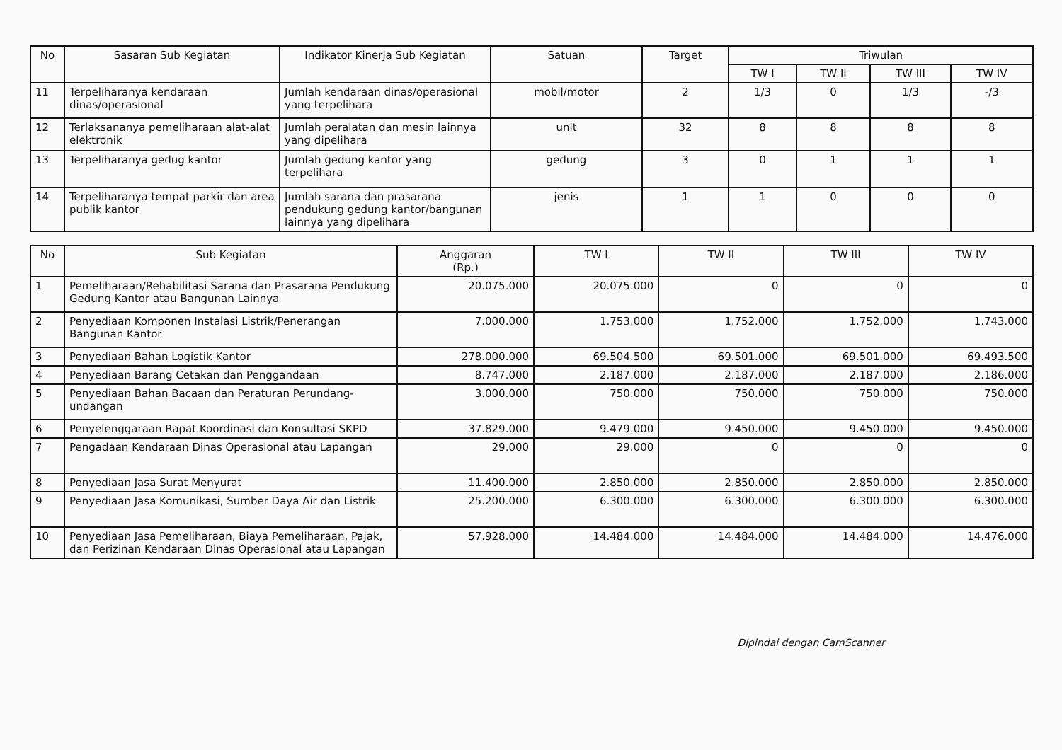| No | Sasaran Sub Kegiatan | Indikator Kinerja Sub Kegiatan | Satuan | Target | Triwulan | | | |
| --- | --- | --- | --- | --- | --- | --- | --- | --- |
| | | | | | TW I | TW II | TW III | TW IV |
| 11 | Terpeliharanya kendaraan dinas/operasional | Jumlah kendaraan dinas/operasional yang terpelihara | mobil/motor | 2 | 1/3 | 0 | 1/3 | -/3 |
| 12 | Terlaksananya pemeliharaan alat-alat elektronik | Jumlah peralatan dan mesin lainnya yang dipelihara | unit | 32 | 8 | 8 | 8 | 8 |
| 13 | Terpeliharanya gedug kantor | Jumlah gedung kantor yang terpelihara | gedung | 3 | 0 | 1 | 1 | 1 |
| 14 | Terpeliharanya tempat parkir dan area publik kantor | Jumlah sarana dan prasarana pendukung gedung kantor/bangunan lainnya yang dipelihara | jenis | 1 | 1 | 0 | 0 | 0 |
| No | Sub Kegiatan | Anggaran (Rp.) | TW I | TW II | TW III | TW IV |
| --- | --- | --- | --- | --- | --- | --- |
| 1 | Pemeliharaan/Rehabilitasi Sarana dan Prasarana Pendukung Gedung Kantor atau Bangunan Lainnya | 20.075.000 | 20.075.000 | 0 | 0 | 0 |
| 2 | Penyediaan Komponen Instalasi Listrik/Penerangan Bangunan Kantor | 7.000.000 | 1.753.000 | 1.752.000 | 1.752.000 | 1.743.000 |
| 3 | Penyediaan Bahan Logistik Kantor | 278.000.000 | 69.504.500 | 69.501.000 | 69.501.000 | 69.493.500 |
| 4 | Penyediaan Barang Cetakan dan Penggandaan | 8.747.000 | 2.187.000 | 2.187.000 | 2.187.000 | 2.186.000 |
| 5 | Penyediaan Bahan Bacaan dan Peraturan Perundang-undangan | 3.000.000 | 750.000 | 750.000 | 750.000 | 750.000 |
| 6 | Penyelenggaraan Rapat Koordinasi dan Konsultasi SKPD | 37.829.000 | 9.479.000 | 9.450.000 | 9.450.000 | 9.450.000 |
| 7 | Pengadaan Kendaraan Dinas Operasional atau Lapangan | 29.000 | 29.000 | 0 | 0 | 0 |
| 8 | Penyediaan Jasa Surat Menyurat | 11.400.000 | 2.850.000 | 2.850.000 | 2.850.000 | 2.850.000 |
| 9 | Penyediaan Jasa Komunikasi, Sumber Daya Air dan Listrik | 25.200.000 | 6.300.000 | 6.300.000 | 6.300.000 | 6.300.000 |
| 10 | Penyediaan Jasa Pemeliharaan, Biaya Pemeliharaan, Pajak, dan Perizinan Kendaraan Dinas Operasional atau Lapangan | 57.928.000 | 14.484.000 | 14.484.000 | 14.484.000 | 14.476.000 |
Dipindai dengan CamScanner